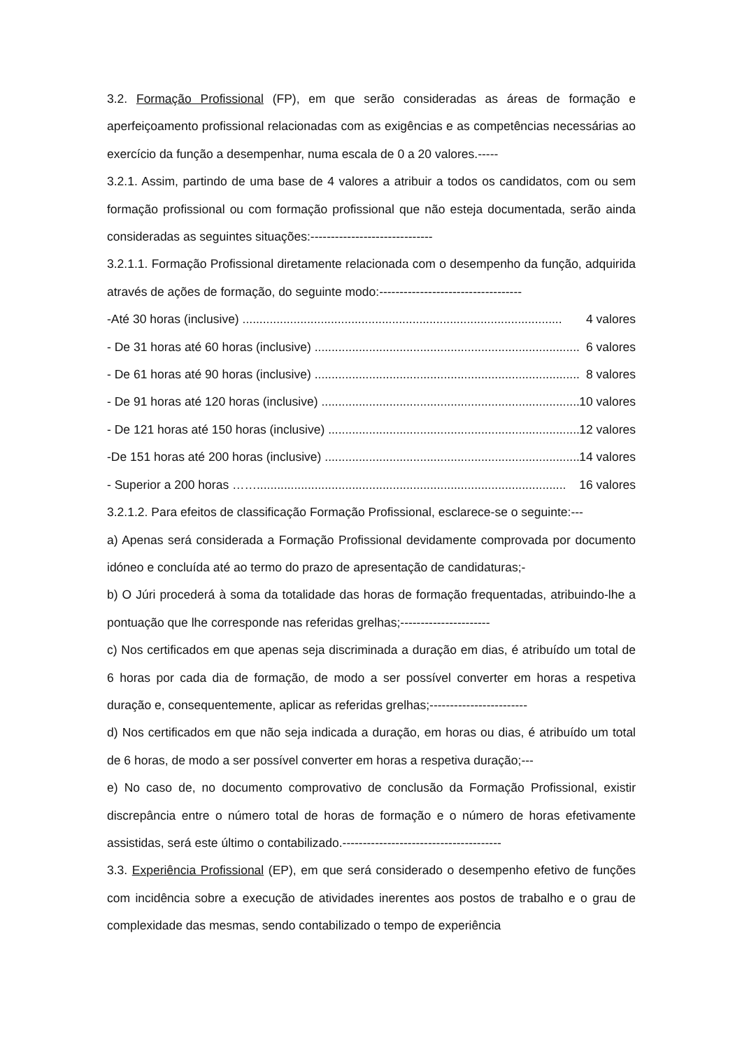3.2. Formação Profissional (FP), em que serão consideradas as áreas de formação e aperfeiçoamento profissional relacionadas com as exigências e as competências necessárias ao exercício da função a desempenhar, numa escala de 0 a 20 valores.-----
3.2.1. Assim, partindo de uma base de 4 valores a atribuir a todos os candidatos, com ou sem formação profissional ou com formação profissional que não esteja documentada, serão ainda consideradas as seguintes situações:------------------------------
3.2.1.1. Formação Profissional diretamente relacionada com o desempenho da função, adquirida através de ações de formação, do seguinte modo:-----------------------------------
-Até 30 horas (inclusive) .............................................................................................. 4 valores
- De 31 horas até 60 horas (inclusive) .............................................................................. 6 valores
- De 61 horas até 90 horas (inclusive) .............................................................................. 8 valores
- De 91 horas até 120 horas (inclusive) ............................................................................ 10 valores
- De 121 horas até 150 horas (inclusive) .......................................................................... 12 valores
-De 151 horas até 200 horas (inclusive) ........................................................................... 14 valores
- Superior a 200 horas ……........................................................................................... 16 valores
3.2.1.2. Para efeitos de classificação Formação Profissional, esclarece-se o seguinte:---
a) Apenas será considerada a Formação Profissional devidamente comprovada por documento idóneo e concluída até ao termo do prazo de apresentação de candidaturas;-
b) O Júri procederá à soma da totalidade das horas de formação frequentadas, atribuindo-lhe a pontuação que lhe corresponde nas referidas grelhas;----------------------
c) Nos certificados em que apenas seja discriminada a duração em dias, é atribuído um total de 6 horas por cada dia de formação, de modo a ser possível converter em horas a respetiva duração e, consequentemente, aplicar as referidas grelhas;------------------------
d) Nos certificados em que não seja indicada a duração, em horas ou dias, é atribuído um total de 6 horas, de modo a ser possível converter em horas a respetiva duração;---
e) No caso de, no documento comprovativo de conclusão da Formação Profissional, existir discrepância entre o número total de horas de formação e o número de horas efetivamente assistidas, será este último o contabilizado.---------------------------------------
3.3. Experiência Profissional (EP), em que será considerado o desempenho efetivo de funções com incidência sobre a execução de atividades inerentes aos postos de trabalho e o grau de complexidade das mesmas, sendo contabilizado o tempo de experiência